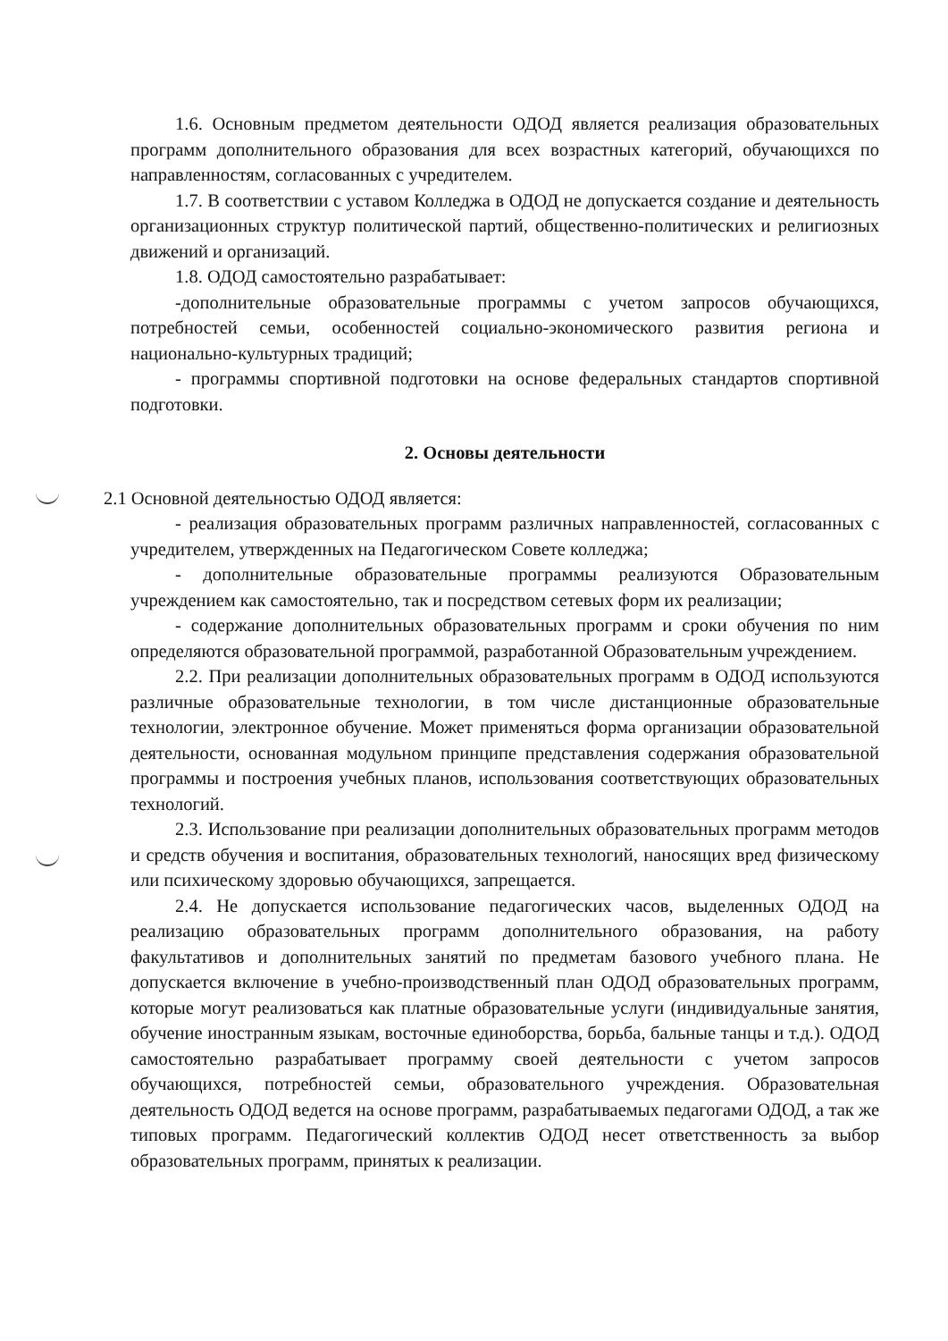1.6. Основным предметом деятельности ОДОД является реализация образовательных программ дополнительного образования для всех возрастных категорий, обучающихся по направленностям, согласованных с учредителем.
1.7. В соответствии с уставом Колледжа в ОДОД не допускается создание и деятельность организационных структур политической партий, общественно-политических и религиозных движений и организаций.
1.8. ОДОД самостоятельно разрабатывает:
-дополнительные образовательные программы с учетом запросов обучающихся, потребностей семьи, особенностей социально-экономического развития региона и национально-культурных традиций;
- программы спортивной подготовки на основе федеральных стандартов спортивной подготовки.
2. Основы деятельности
2.1 Основной деятельностью ОДОД является:
- реализация образовательных программ различных направленностей, согласованных с учредителем, утвержденных на Педагогическом Совете колледжа;
- дополнительные образовательные программы реализуются Образовательным учреждением как самостоятельно, так и посредством сетевых форм их реализации;
- содержание дополнительных образовательных программ и сроки обучения по ним определяются образовательной программой, разработанной Образовательным учреждением.
2.2. При реализации дополнительных образовательных программ в ОДОД используются различные образовательные технологии, в том числе дистанционные образовательные технологии, электронное обучение. Может применяться форма организации образовательной деятельности, основанная модульном принципе представления содержания образовательной программы и построения учебных планов, использования соответствующих образовательных технологий.
2.3. Использование при реализации дополнительных образовательных программ методов и средств обучения и воспитания, образовательных технологий, наносящих вред физическому или психическому здоровью обучающихся, запрещается.
2.4. Не допускается использование педагогических часов, выделенных ОДОД на реализацию образовательных программ дополнительного образования, на работу факультативов и дополнительных занятий по предметам базового учебного плана. Не допускается включение в учебно-производственный план ОДОД образовательных программ, которые могут реализоваться как платные образовательные услуги (индивидуальные занятия, обучение иностранным языкам, восточные единоборства, борьба, бальные танцы и т.д.). ОДОД самостоятельно разрабатывает программу своей деятельности с учетом запросов обучающихся, потребностей семьи, образовательного учреждения. Образовательная деятельность ОДОД ведется на основе программ, разрабатываемых педагогами ОДОД, а так же типовых программ. Педагогический коллектив ОДОД несет ответственность за выбор образовательных программ, принятых к реализации.